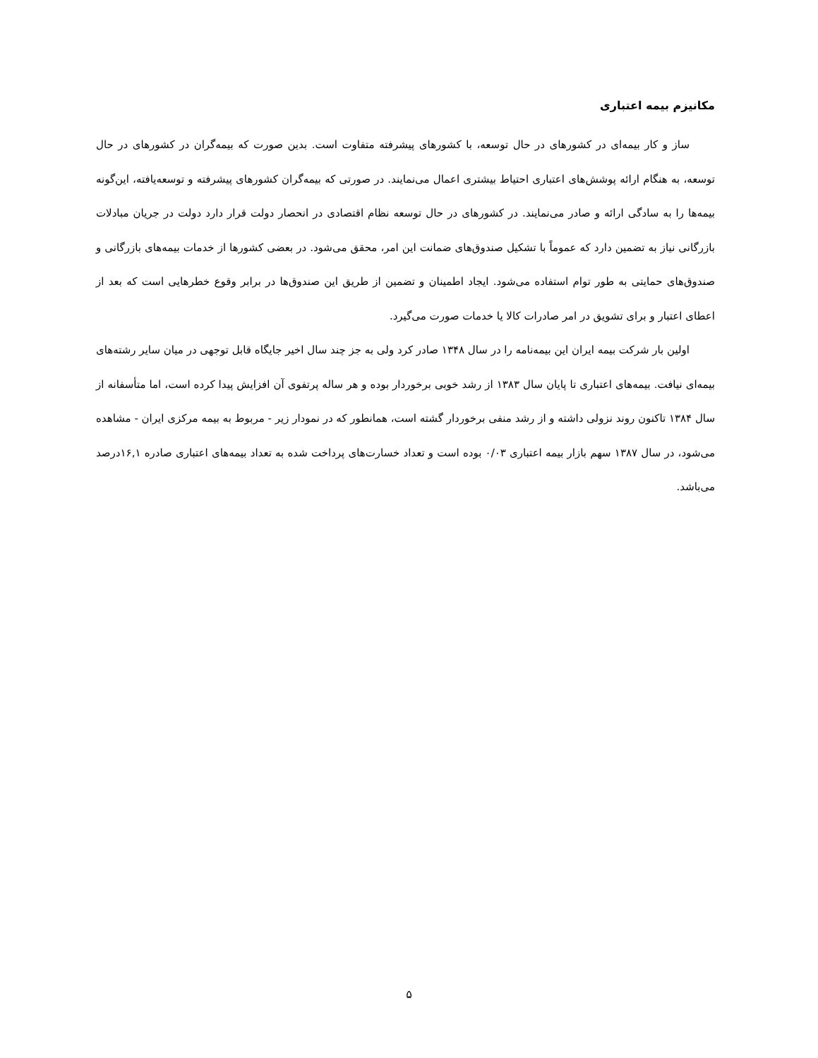مکانیزم بیمه اعتباری
ساز و کار بیمه‌ای در کشورهای در حال توسعه، با کشورهای پیشرفته متفاوت است. بدین صورت که بیمه‌گران در کشورهای در حال توسعه، به هنگام ارائه پوشش‌های اعتباری احتیاط بیشتری اعمال می‌نمایند. در صورتی که بیمه‌گران کشورهای پیشرفته و توسعه‌یافته، این‌گونه بیمه‌ها را به سادگی ارائه و صادر می‌نمایند. در کشورهای در حال توسعه نظام اقتصادی در انحصار دولت قرار دارد دولت در جریان مبادلات بازرگانی نیاز به تضمین دارد که عموماً با تشکیل صندوق‌های ضمانت این امر، محقق می‌شود. در بعضی کشورها از خدمات بیمه‌های بازرگانی و صندوق‌های حمایتی به طور توام استفاده می‌شود. ایجاد اطمینان و تضمین از طریق این صندوق‌ها در برابر وقوع خطرهایی است که بعد از اعطای اعتبار و برای تشویق در امر صادرات کالا یا خدمات صورت می‌گیرد.
اولین بار شرکت بیمه ایران این بیمه‌نامه را در سال ۱۳۴۸ صادر کرد ولی به جز چند سال اخیر جایگاه قابل توجهی در میان سایر رشته‌های بیمه‌ای نیافت. بیمه‌های اعتباری تا پایان سال ۱۳۸۳ از رشد خوبی برخوردار بوده و هر ساله پرتفوی آن افزایش پیدا کرده است، اما متأسفانه از سال ۱۳۸۴ تاکنون روند نزولی داشته و از رشد منفی برخوردار گشته است، همانطور که در نمودار زیر - مربوط به بیمه مرکزی ایران - مشاهده می‌شود، در سال ۱۳۸۷ سهم بازار بیمه اعتباری ۰/۰۳ بوده است و تعداد خسارت‌های پرداخت شده به تعداد بیمه‌های اعتباری صادره ۱۶,۱درصد می‌باشد.
۵